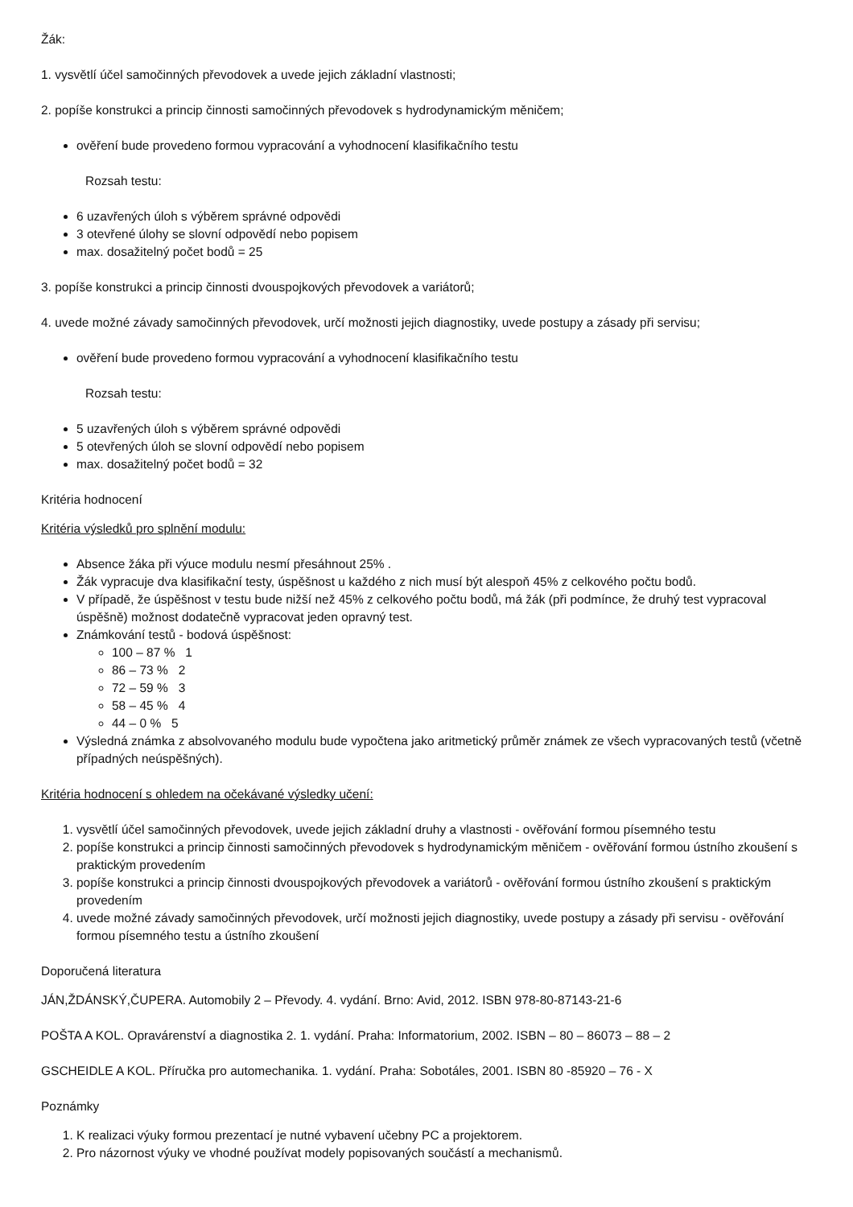Žák:
1. vysvětlí účel samočinných převodovek a uvede jejich základní vlastnosti;
2. popíše konstrukci a princip činnosti samočinných převodovek s hydrodynamickým měničem;
ověření bude provedeno formou vypracování a vyhodnocení klasifikačního testu
Rozsah testu:
6 uzavřených úloh s výběrem správné odpovědi
3 otevřené úlohy se slovní odpovědí nebo popisem
max. dosažitelný počet bodů = 25
3. popíše konstrukci a princip činnosti dvouspojkových převodovek a variátorů;
4. uvede možné závady samočinných převodovek, určí možnosti jejich diagnostiky, uvede postupy a zásady při servisu;
ověření bude provedeno formou vypracování a vyhodnocení klasifikačního testu
Rozsah testu:
5 uzavřených úloh s výběrem správné odpovědi
5 otevřených úloh se slovní odpovědí nebo popisem
max. dosažitelný počet bodů = 32
Kritéria hodnocení
Kritéria výsledků pro splnění modulu:
Absence žáka při výuce modulu nesmí přesáhnout 25% .
Žák vypracuje dva klasifikační testy, úspěšnost u každého z nich musí být alespoň 45% z celkového počtu bodů.
V případě, že úspěšnost v testu bude nižší než 45% z celkového počtu bodů, má žák (při podmínce, že druhý test vypracoval úspěšně) možnost dodatečně vypracovat jeden opravný test.
Známkování testů - bodová úspěšnost:
100 – 87 % 1
86 – 73 % 2
72 – 59 % 3
58 – 45 % 4
44 – 0 % 5
Výsledná známka z absolvovaného modulu bude vypočtena jako aritmetický průměr známek ze všech vypracovaných testů (včetně případných neúspěšných).
Kritéria hodnocení s ohledem na očekávané výsledky učení:
1. vysvětlí účel samočinných převodovek, uvede jejich základní druhy a vlastnosti - ověřování formou písemného testu
2. popíše konstrukci a princip činnosti samočinných převodovek s hydrodynamickým měničem - ověřování formou ústního zkoušení s praktickým provedením
3. popíše konstrukci a princip činnosti dvouspojkových převodovek a variátorů - ověřování formou ústního zkoušení s praktickým provedením
4. uvede možné závady samočinných převodovek, určí možnosti jejich diagnostiky, uvede postupy a zásady při servisu - ověřování formou písemného testu a ústního zkoušení
Doporučená literatura
JÁN,ŽDÁNSKÝ,ČUPERA. Automobily 2 – Převody. 4. vydání. Brno: Avid, 2012. ISBN 978-80-87143-21-6
POŠTA A KOL. Opravárenství a diagnostika 2. 1. vydání. Praha: Informatorium, 2002. ISBN – 80 – 86073 – 88 – 2
GSCHEIDLE A KOL. Příručka pro automechanika. 1. vydání. Praha: Sobotáles, 2001. ISBN 80 -85920 – 76 - X
Poznámky
1. K realizaci výuky formou prezentací je nutné vybavení učebny PC a projektorem.
2. Pro názornost výuky ve vhodné používat modely popisovaných součástí a mechanismů.